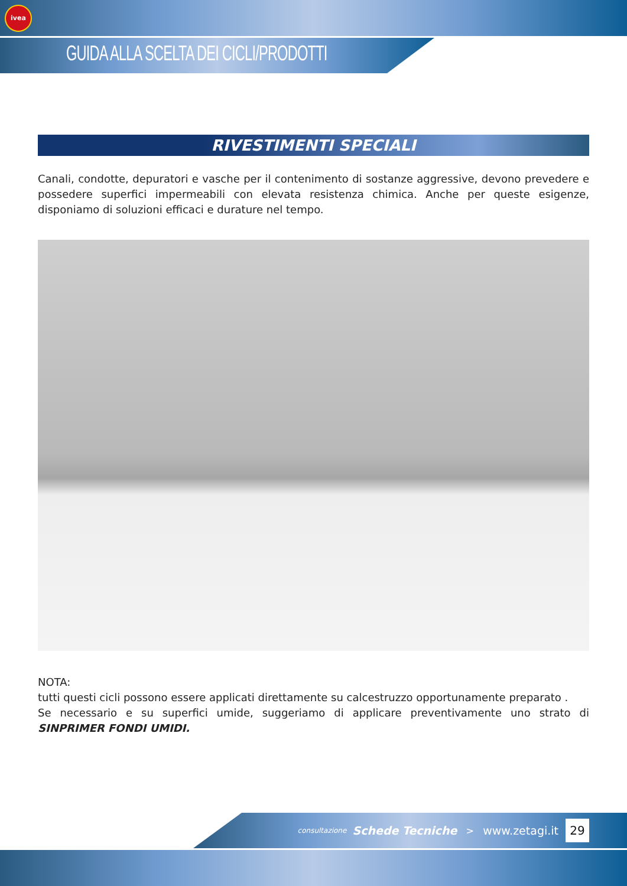ivea
GUIDA ALLA SCELTA DEI CICLI/PRODOTTI
RIVESTIMENTI SPECIALI
Canali, condotte, depuratori e vasche per il contenimento di sostanze aggressive, devono prevedere e possedere superfici impermeabili con elevata resistenza chimica. Anche per queste esigenze, disponiamo di soluzioni efficaci e durature nel tempo.
NOTA:
tutti questi cicli possono essere applicati direttamente su calcestruzzo opportunamente preparato .
Se necessario e su superfici umide, suggeriamo di applicare preventivamente uno strato di SINPRIMER FONDI UMIDI.
consultazione Schede Tecniche > www.zetagi.it 29